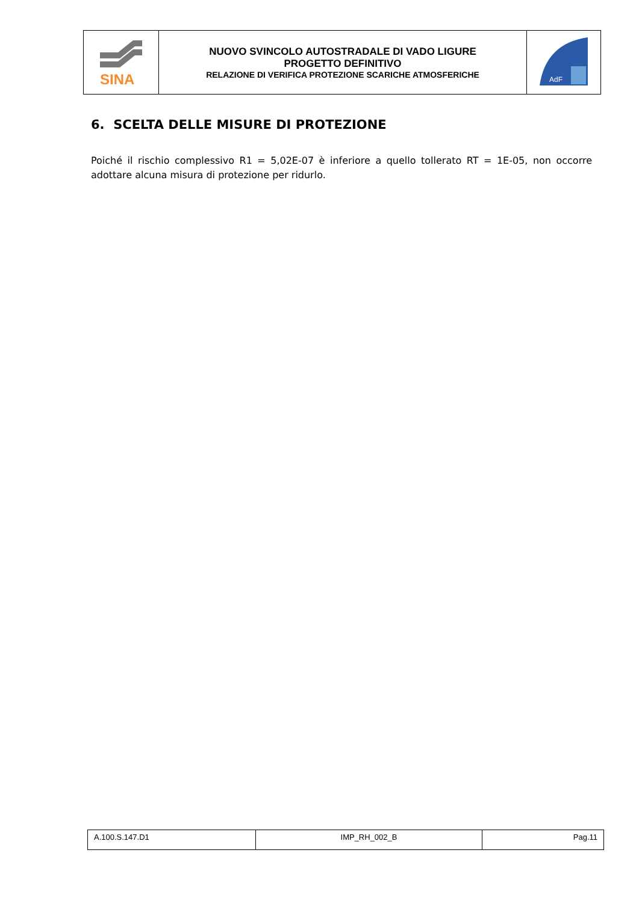| SINA | NUOVO SVINCOLO AUTOSTRADALE DI VADO LIGURE PROGETTO DEFINITIVO RELAZIONE DI VERIFICA PROTEZIONE SCARICHE ATMOSFERICHE | AdF |
6. SCELTA DELLE MISURE DI PROTEZIONE
Poiché il rischio complessivo R1 = 5,02E-07 è inferiore a quello tollerato RT = 1E-05, non occorre adottare alcuna misura di protezione per ridurlo.
| A.100.S.147.D1 | IMP_RH_002_B | Pag.11 |